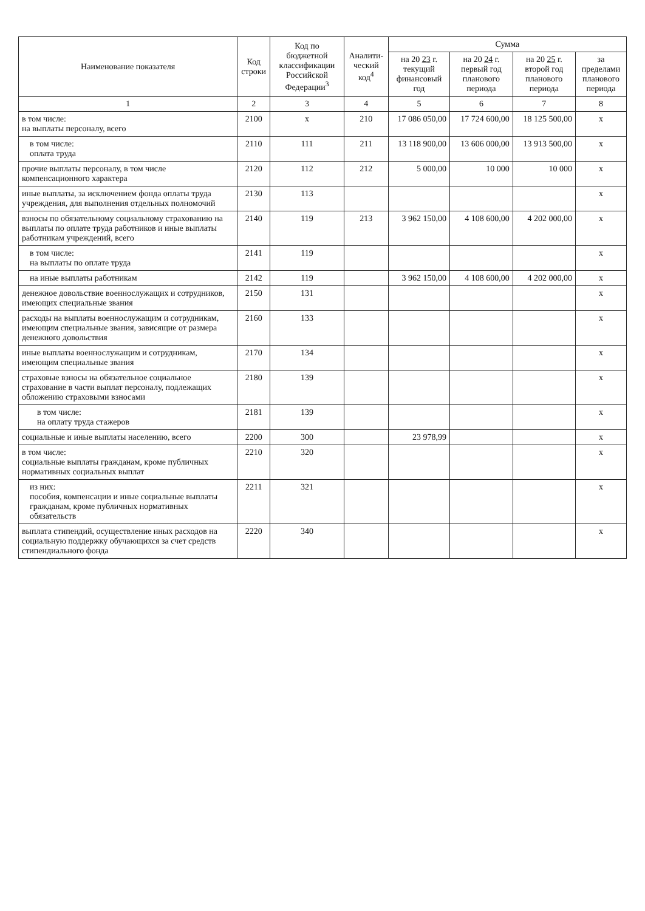| Наименование показателя | Код строки | Код по бюджетной классификации Российской Федерации<sup>3</sup> | Аналити-ческий код<sup>4</sup> | Сумма | | | |
| --- | --- | --- | --- | --- | --- | --- | --- |
| | | | | на 20 23 г. текущий финансовый год | на 20 24 г. первый год планового периода | на 20 25 г. второй год планового периода | за пределами планового периода |
| 1 | 2 | 3 | 4 | 5 | 6 | 7 | 8 |
| в том числе: на выплаты персоналу, всего | 2100 | x | 210 | 17 086 050,00 | 17 724 600,00 | 18 125 500,00 | x |
| в том числе: оплата труда | 2110 | 111 | 211 | 13 118 900,00 | 13 606 000,00 | 13 913 500,00 | x |
| прочие выплаты персоналу, в том числе компенсационного характера | 2120 | 112 | 212 | 5 000,00 | 10 000 | 10 000 | x |
| иные выплаты, за исключением фонда оплаты труда учреждения, для выполнения отдельных полномочий | 2130 | 113 | | | | | x |
| взносы по обязательному социальному страхованию на выплаты по оплате труда работников и иные выплаты работникам учреждений, всего | 2140 | 119 | 213 | 3 962 150,00 | 4 108 600,00 | 4 202 000,00 | x |
| в том числе: на выплаты по оплате труда | 2141 | 119 | | | | | x |
| на иные выплаты работникам | 2142 | 119 | | 3 962 150,00 | 4 108 600,00 | 4 202 000,00 | x |
| денежное довольствие военнослужащих и сотрудников, имеющих специальные звания | 2150 | 131 | | | | | x |
| расходы на выплаты военнослужащим и сотрудникам, имеющим специальные звания, зависящие от размера денежного довольствия | 2160 | 133 | | | | | x |
| иные выплаты военнослужащим и сотрудникам, имеющим специальные звания | 2170 | 134 | | | | | x |
| страховые взносы на обязательное социальное страхование в части выплат персоналу, подлежащих обложению страховыми взносами | 2180 | 139 | | | | | x |
| в том числе: на оплату труда стажеров | 2181 | 139 | | | | | x |
| социальные и иные выплаты населению, всего | 2200 | 300 | | 23 978,99 | | | x |
| в том числе: социальные выплаты гражданам, кроме публичных нормативных социальных выплат | 2210 | 320 | | | | | x |
| из них: пособия, компенсации и иные социальные выплаты гражданам, кроме публичных нормативных обязательств | 2211 | 321 | | | | | x |
| выплата стипендий, осуществление иных расходов на социальную поддержку обучающихся за счет средств стипендиального фонда | 2220 | 340 | | | | | x |